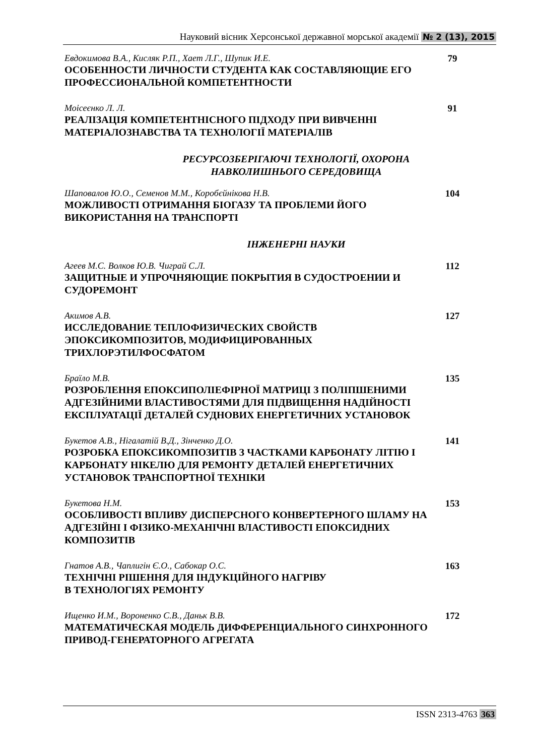Науковий вісник Херсонської державної морської академії № 2 (13), 2015
Евдокимова В.А., Кисляк Р.П., Хает Л.Г., Шупик И.Е.
ОСОБЕННОСТИ ЛИЧНОСТИ СТУДЕНТА КАК СОСТАВЛЯЮЩИЕ ЕГО ПРОФЕССИОНАЛЬНОЙ КОМПЕТЕНТНОСТИ
79
Моісеєнко Л. Л.
РЕАЛІЗАЦІЯ КОМПЕТЕНТНІСНОГО ПІДХОДУ ПРИ ВИВЧЕННІ МАТЕРІАЛОЗНАВСТВА ТА ТЕХНОЛОГІЇ МАТЕРІАЛІВ
91
РЕСУРСОЗБЕРІГАЮЧІ ТЕХНОЛОГІЇ, ОХОРОНА
НАВКОЛИШНЬОГО СЕРЕДОВИЩА
Шаповалов Ю.О., Семенов М.М., Коробєйнікова Н.В.
МОЖЛИВОСТІ ОТРИМАННЯ БІОГАЗУ ТА ПРОБЛЕМИ ЙОГО ВИКОРИСТАННЯ НА ТРАНСПОРТІ
104
ІНЖЕНЕРНІ НАУКИ
Агеев М.С. Волков Ю.В. Чиграй С.Л.
ЗАЩИТНЫЕ И УПРОЧНЯЮЩИЕ ПОКРЫТИЯ В СУДОСТРОЕНИИ И СУДОРЕМОНТ
112
Акимов А.В.
ИССЛЕДОВАНИЕ ТЕПЛОФИЗИЧЕСКИХ СВОЙСТВ
ЭПОКСИКОМПОЗИТОВ, МОДИФИЦИРОВАННЫХ
ТРИХЛОРЭТИЛФОСФАТОМ
127
Браїло М.В.
РОЗРОБЛЕННЯ ЕПОКСИПОЛІЕФІРНОЇ МАТРИЦІ З ПОЛІПШЕНИМИ АДГЕЗІЙНИМИ ВЛАСТИВОСТЯМИ ДЛЯ ПІДВИЩЕННЯ НАДІЙНОСТІ ЕКСПЛУАТАЦІЇ ДЕТАЛЕЙ СУДНОВИХ ЕНЕРГЕТИЧНИХ УСТАНОВОК
135
Букетов А.В., Нігалатій В.Д., Зінченко Д.О.
РОЗРОБКА ЕПОКСИКОМПОЗИТІВ З ЧАСТКАМИ КАРБОНАТУ ЛІТІЮ І КАРБОНАТУ НІКЕЛЮ ДЛЯ РЕМОНТУ ДЕТАЛЕЙ ЕНЕРГЕТИЧНИХ УСТАНОВОК ТРАНСПОРТНОЇ ТЕХНІКИ
141
Букетова Н.М.
ОСОБЛИВОСТІ ВПЛИВУ ДИСПЕРСНОГО КОНВЕРТЕРНОГО ШЛАМУ НА АДГЕЗІЙНІ І ФІЗИКО-МЕХАНІЧНІ ВЛАСТИВОСТІ ЕПОКСИДНИХ КОМПОЗИТІВ
153
Гнатов А.В., Чаплигін Є.О., Сабокар О.С.
ТЕХНІЧНІ РІШЕННЯ ДЛЯ ІНДУКЦІЙНОГО НАГРІВУ
В ТЕХНОЛОГІЯХ РЕМОНТУ
163
Ищенко И.М., Вороненко С.В., Даньк В.В.
МАТЕМАТИЧЕСКАЯ МОДЕЛЬ ДИФФЕРЕНЦИАЛЬНОГО СИНХРОННОГО ПРИВОД-ГЕНЕРАТОРНОГО АГРЕГАТА
172
ISSN 2313-4763 363